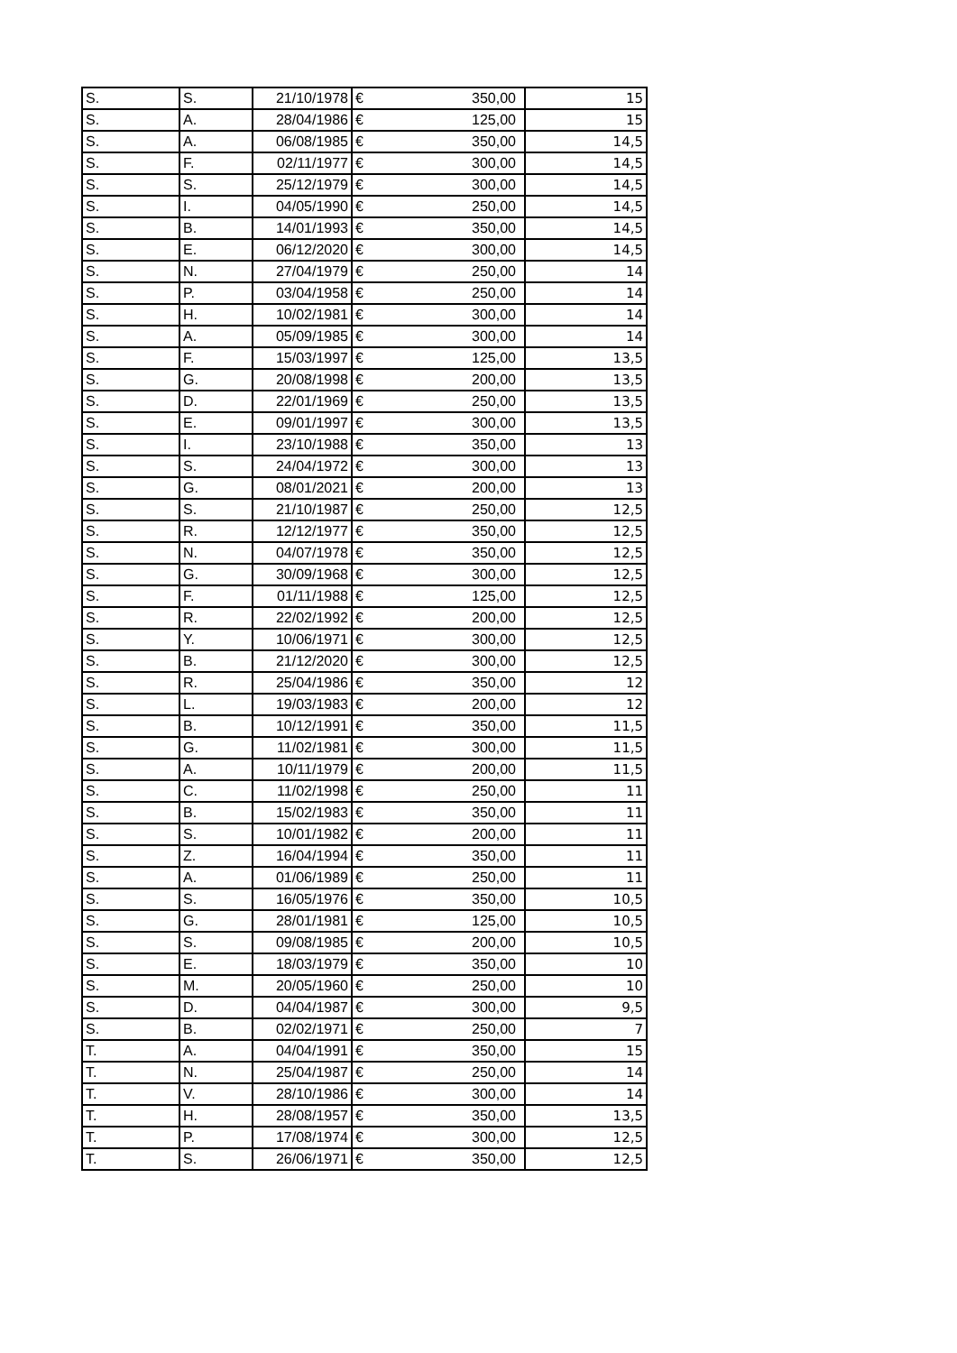| S. | S. | 21/10/1978 | € 350,00 | 15 |
| S. | A. | 28/04/1986 | € 125,00 | 15 |
| S. | A. | 06/08/1985 | € 350,00 | 14,5 |
| S. | F. | 02/11/1977 | € 300,00 | 14,5 |
| S. | S. | 25/12/1979 | € 300,00 | 14,5 |
| S. | I. | 04/05/1990 | € 250,00 | 14,5 |
| S. | B. | 14/01/1993 | € 350,00 | 14,5 |
| S. | E. | 06/12/2020 | € 300,00 | 14,5 |
| S. | N. | 27/04/1979 | € 250,00 | 14 |
| S. | P. | 03/04/1958 | € 250,00 | 14 |
| S. | H. | 10/02/1981 | € 300,00 | 14 |
| S. | A. | 05/09/1985 | € 300,00 | 14 |
| S. | F. | 15/03/1997 | € 125,00 | 13,5 |
| S. | G. | 20/08/1998 | € 200,00 | 13,5 |
| S. | D. | 22/01/1969 | € 250,00 | 13,5 |
| S. | E. | 09/01/1997 | € 300,00 | 13,5 |
| S. | I. | 23/10/1988 | € 350,00 | 13 |
| S. | S. | 24/04/1972 | € 300,00 | 13 |
| S. | G. | 08/01/2021 | € 200,00 | 13 |
| S. | S. | 21/10/1987 | € 250,00 | 12,5 |
| S. | R. | 12/12/1977 | € 350,00 | 12,5 |
| S. | N. | 04/07/1978 | € 350,00 | 12,5 |
| S. | G. | 30/09/1968 | € 300,00 | 12,5 |
| S. | F. | 01/11/1988 | € 125,00 | 12,5 |
| S. | R. | 22/02/1992 | € 200,00 | 12,5 |
| S. | Y. | 10/06/1971 | € 300,00 | 12,5 |
| S. | B. | 21/12/2020 | € 300,00 | 12,5 |
| S. | R. | 25/04/1986 | € 350,00 | 12 |
| S. | L. | 19/03/1983 | € 200,00 | 12 |
| S. | B. | 10/12/1991 | € 350,00 | 11,5 |
| S. | G. | 11/02/1981 | € 300,00 | 11,5 |
| S. | A. | 10/11/1979 | € 200,00 | 11,5 |
| S. | C. | 11/02/1998 | € 250,00 | 11 |
| S. | B. | 15/02/1983 | € 350,00 | 11 |
| S. | S. | 10/01/1982 | € 200,00 | 11 |
| S. | Z. | 16/04/1994 | € 350,00 | 11 |
| S. | A. | 01/06/1989 | € 250,00 | 11 |
| S. | S. | 16/05/1976 | € 350,00 | 10,5 |
| S. | G. | 28/01/1981 | € 125,00 | 10,5 |
| S. | S. | 09/08/1985 | € 200,00 | 10,5 |
| S. | E. | 18/03/1979 | € 350,00 | 10 |
| S. | M. | 20/05/1960 | € 250,00 | 10 |
| S. | D. | 04/04/1987 | € 300,00 | 9,5 |
| S. | B. | 02/02/1971 | € 250,00 | 7 |
| T. | A. | 04/04/1991 | € 350,00 | 15 |
| T. | N. | 25/04/1987 | € 250,00 | 14 |
| T. | V. | 28/10/1986 | € 300,00 | 14 |
| T. | H. | 28/08/1957 | € 350,00 | 13,5 |
| T. | P. | 17/08/1974 | € 300,00 | 12,5 |
| T. | S. | 26/06/1971 | € 350,00 | 12,5 |